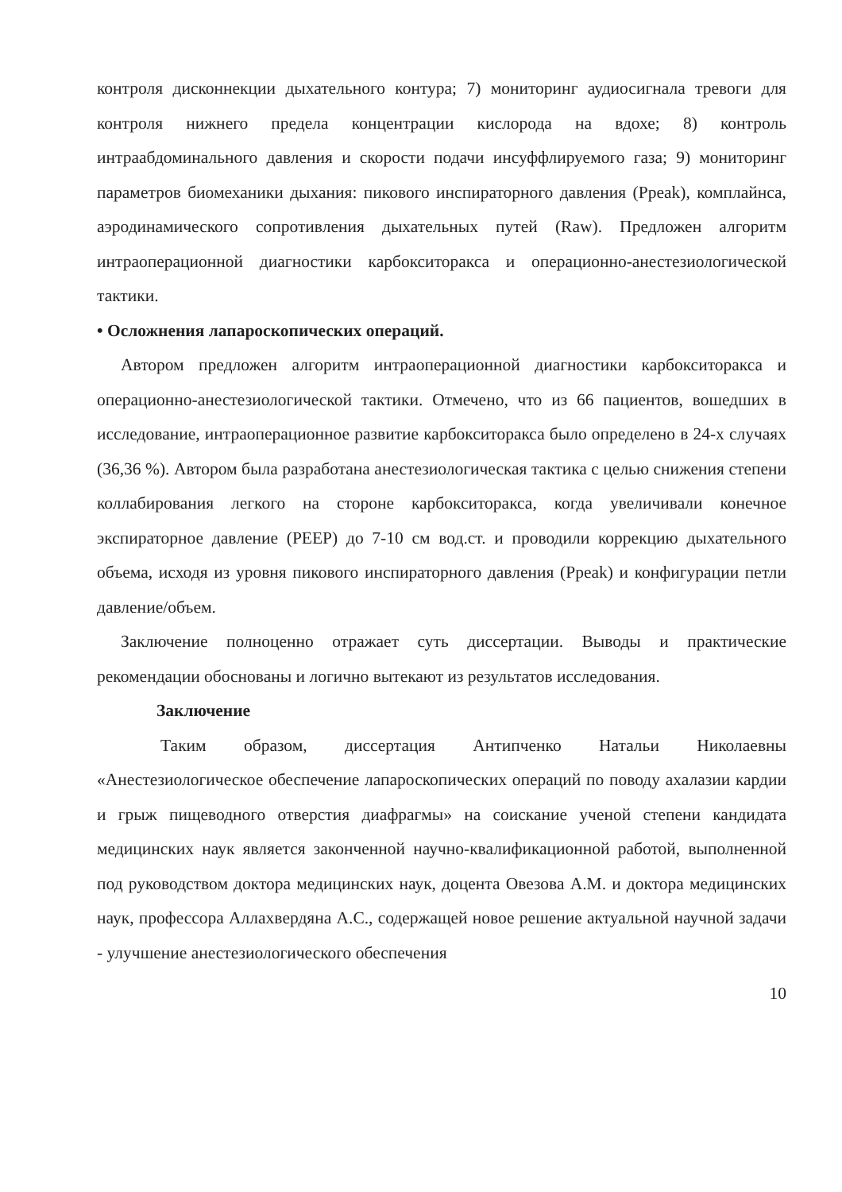контроля дисконнекции дыхательного контура; 7) мониторинг аудиосигнала тревоги для контроля нижнего предела концентрации кислорода на вдохе; 8) контроль интраабдоминального давления и скорости подачи инсуффлируемого газа; 9) мониторинг параметров биомеханики дыхания: пикового инспираторного давления (Ppeak), комплайнса, аэродинамического сопротивления дыхательных путей (Raw). Предложен алгоритм интраоперационной диагностики карбокситоракса и операционно-анестезиологической тактики.
• Осложнения лапароскопических операций.
Автором предложен алгоритм интраоперационной диагностики карбокситоракса и операционно-анестезиологической тактики. Отмечено, что из 66 пациентов, вошедших в исследование, интраоперационное развитие карбокситоракса было определено в 24-х случаях (36,36 %). Автором была разработана анестезиологическая тактика с целью снижения степени коллабирования легкого на стороне карбокситоракса, когда увеличивали конечное экспираторное давление (PEEP) до 7-10 см вод.ст. и проводили коррекцию дыхательного объема, исходя из уровня пикового инспираторного давления (Ppeak) и конфигурации петли давление/объем.
Заключение полноценно отражает суть диссертации. Выводы и практические рекомендации обоснованы и логично вытекают из результатов исследования.
Заключение
Таким образом, диссертация Антипченко Натальи Николаевны «Анестезиологическое обеспечение лапароскопических операций по поводу ахалазии кардии и грыж пищеводного отверстия диафрагмы» на соискание ученой степени кандидата медицинских наук является законченной научно-квалификационной работой, выполненной под руководством доктора медицинских наук, доцента Овезова А.М. и доктора медицинских наук, профессора Аллахвердяна А.С., содержащей новое решение актуальной научной задачи - улучшение анестезиологического обеспечения
10